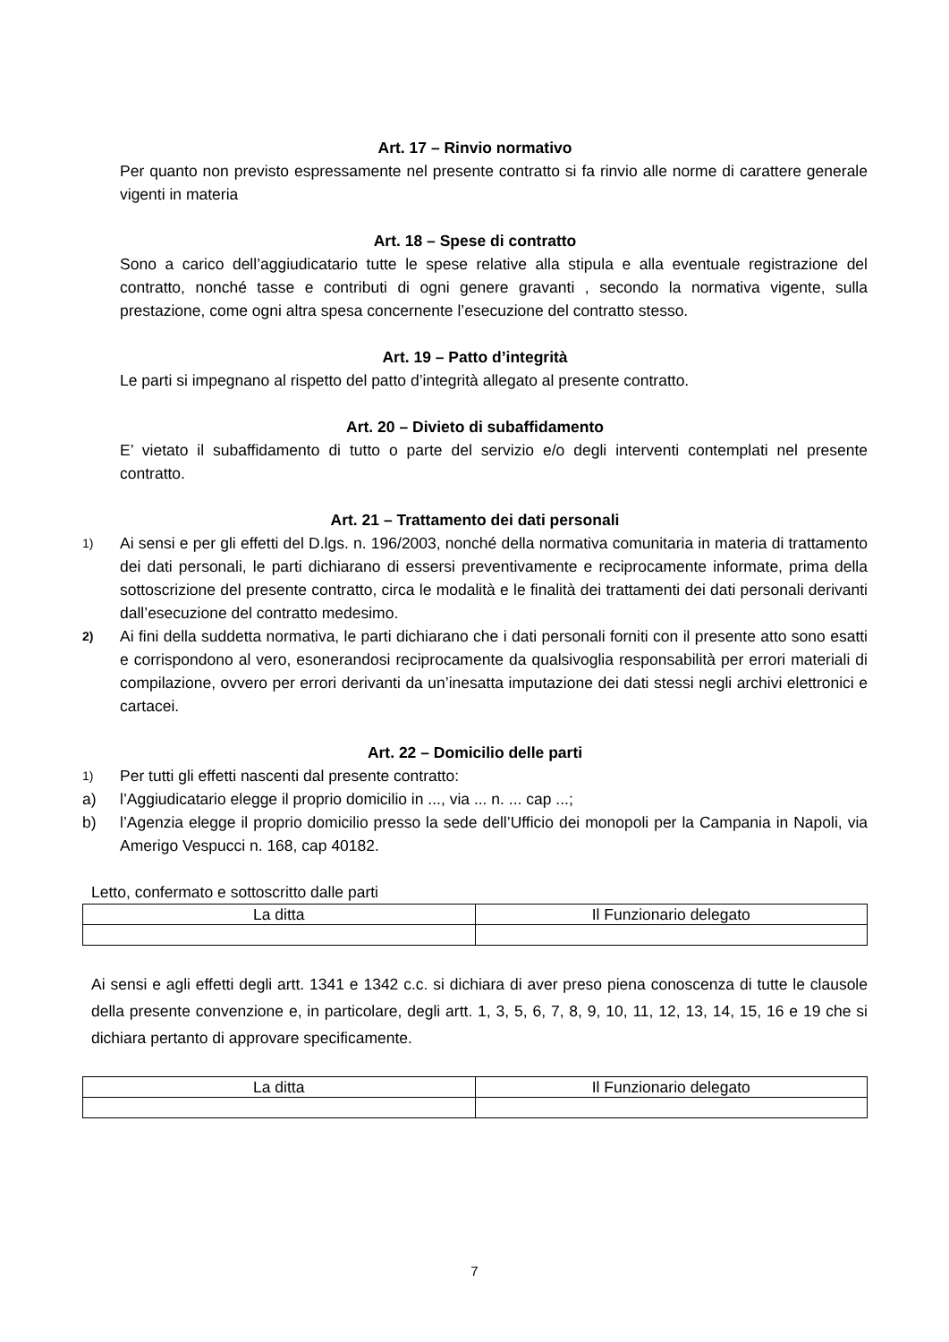Art. 17 – Rinvio normativo
Per quanto non previsto espressamente nel presente contratto si fa rinvio alle norme di carattere generale vigenti in materia
Art. 18 – Spese di contratto
Sono a carico dell’aggiudicatario tutte le spese relative alla stipula e alla eventuale registrazione del contratto, nonché tasse e contributi di ogni genere gravanti , secondo la normativa vigente, sulla prestazione, come ogni altra spesa concernente l’esecuzione del contratto stesso.
Art. 19 – Patto d’integrità
Le parti si impegnano al rispetto del patto d’integrità allegato al presente contratto.
Art. 20 – Divieto di subaffidamento
E’ vietato il subaffidamento di tutto o parte del servizio e/o degli interventi contemplati nel presente contratto.
Art. 21 – Trattamento dei dati personali
1) Ai sensi e per gli effetti del D.lgs. n. 196/2003, nonché della normativa comunitaria in materia di trattamento dei dati personali, le parti dichiarano di essersi preventivamente e reciprocamente informate, prima della sottoscrizione del presente contratto, circa le modalità e le finalità dei trattamenti dei dati personali derivanti dall’esecuzione del contratto medesimo.
2) Ai fini della suddetta normativa, le parti dichiarano che i dati personali forniti con il presente atto sono esatti e corrispondono al vero, esonerandosi reciprocamente da qualsivoglia responsabilità per errori materiali di compilazione, ovvero per errori derivanti da un’inesatta imputazione dei dati stessi negli archivi elettronici e cartacei.
Art. 22 – Domicilio delle parti
1) Per tutti gli effetti nascenti dal presente contratto:
a) l’Aggiudicatario elegge il proprio domicilio in ..., via ... n. ... cap ...;
b) l’Agenzia elegge il proprio domicilio presso la sede dell’Ufficio dei monopoli per la Campania in Napoli, via Amerigo Vespucci n. 168, cap 40182.
Letto, confermato e sottoscritto dalle parti
| La ditta | Il Funzionario delegato |
Ai sensi e agli effetti degli artt. 1341 e 1342 c.c. si dichiara di aver preso piena conoscenza di tutte le clausole della presente convenzione e, in particolare, degli artt. 1, 3, 5, 6, 7, 8, 9, 10, 11, 12, 13, 14, 15, 16 e 19 che si dichiara pertanto di approvare specificamente.
| La ditta | Il Funzionario delegato |
7